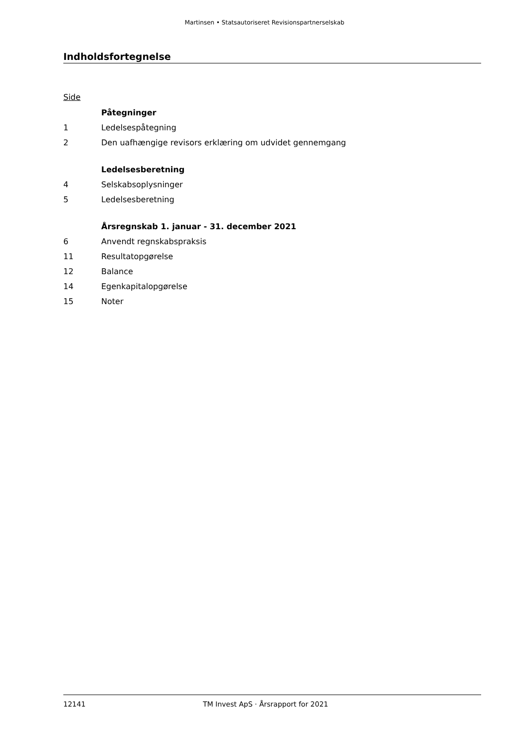Martinsen • Statsautoriseret Revisionspartnerselskab
Indholdsfortegnelse
Side
| | Påtegninger |
| 1 | Ledelsespåtegning |
| 2 | Den uafhængige revisors erklæring om udvidet gennemgang |
| | Ledelsesberetning |
| 4 | Selskabsoplysninger |
| 5 | Ledelsesberetning |
| | Årsregnskab 1. januar - 31. december 2021 |
| 6 | Anvendt regnskabspraksis |
| 11 | Resultatopgørelse |
| 12 | Balance |
| 14 | Egenkapitalopgørelse |
| 15 | Noter |
12141 TM Invest ApS · Årsrapport for 2021